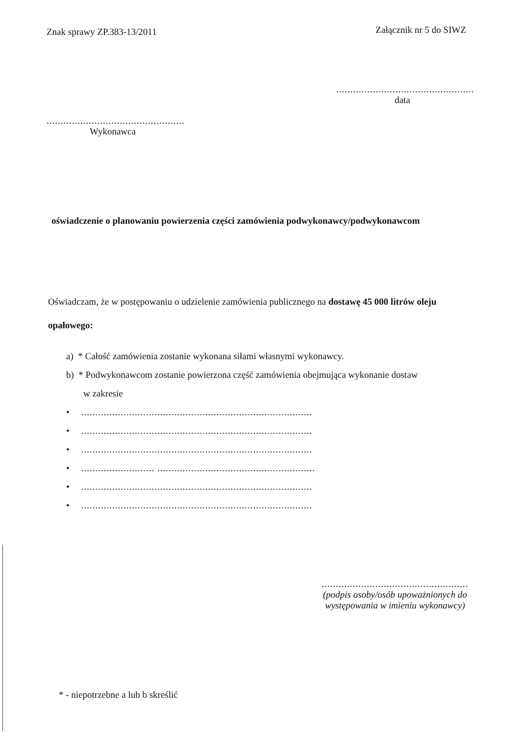Znak sprawy ZP.383-13/2011
Załącznik nr 5 do SIWZ
.................................................
data
.................................................
Wykonawca
oświadczenie o planowaniu powierzenia części zamówienia podwykonawcy/podwykonawcom
Oświadczam, że w postępowaniu o udzielenie zamówienia publicznego na dostawę 45 000 litrów oleju opałowego:
a) * Całość zamówienia zostanie wykonana siłami własnymi wykonawcy.
b) * Podwykonawcom zostanie powierzona część zamówienia obejmująca wykonanie dostaw
w zakresie
• ..................................................................................
• ..................................................................................
• ..................................................................................
• .......................... ........................................................
• ..................................................................................
• ..................................................................................
....................................................
(podpis osoby/osób upoważnionych do występowania w imieniu wykonawcy)
* - niepotrzebne a lub b skreślić